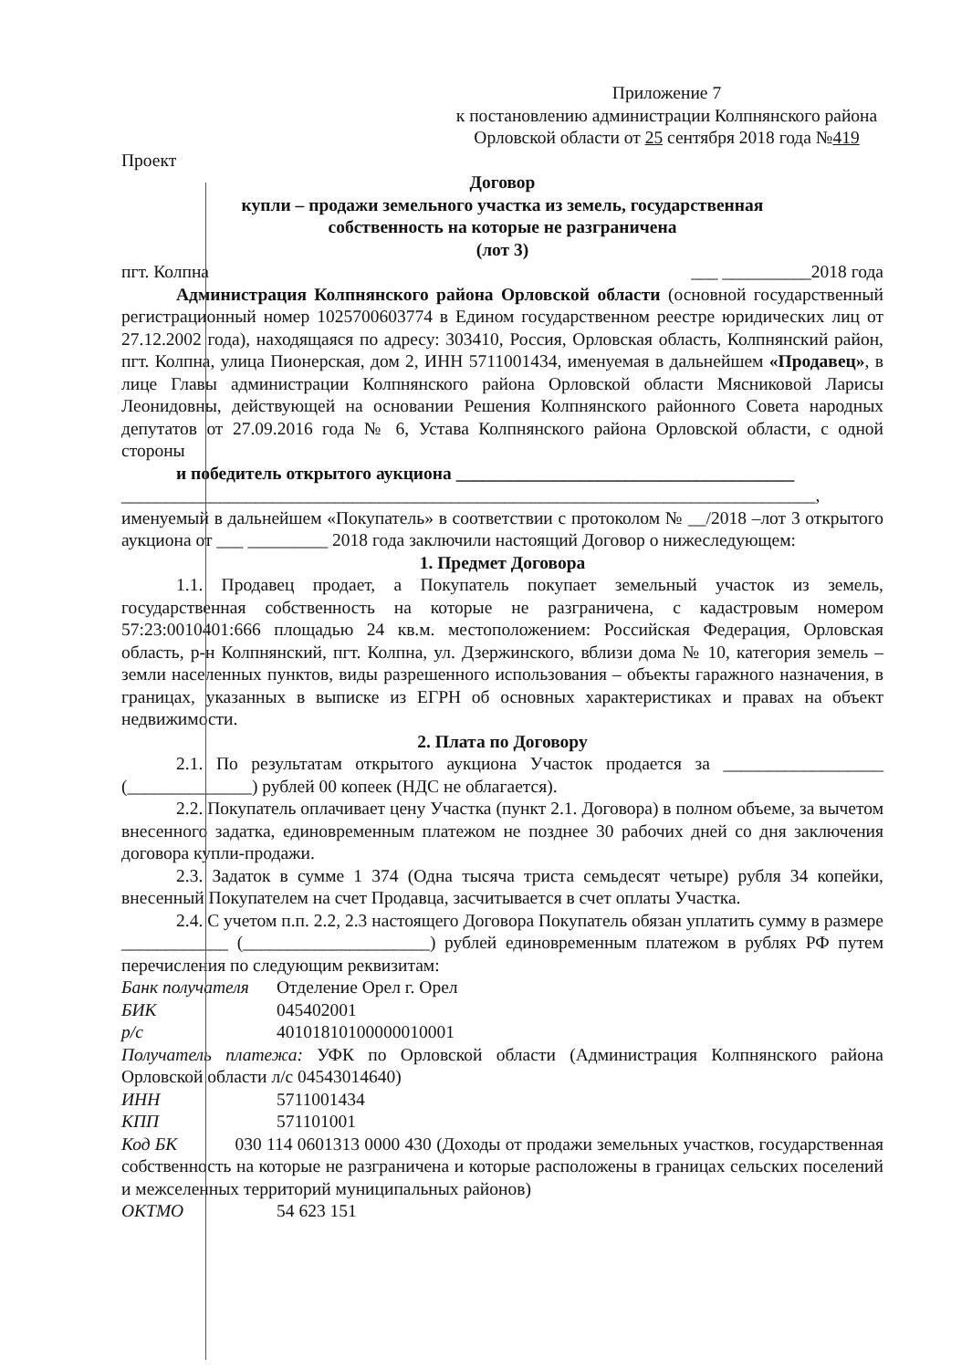Приложение 7
к постановлению администрации Колпнянского района
Орловской области от 25 сентября 2018 года №419
Проект
Договор
купли – продажи земельного участка из земель, государственная
собственность на которые не разграничена
(лот 3)
пгт. Колпна ___ __________2018 года
Администрация Колпнянского района Орловской области (основной государственный регистрационный номер 1025700603774 в Едином государственном реестре юридических лиц от 27.12.2002 года), находящаяся по адресу: 303410, Россия, Орловская область, Колпнянский район, пгт. Колпна, улица Пионерская, дом 2, ИНН 5711001434, именуемая в дальнейшем «Продавец», в лице Главы администрации Колпнянского района Орловской области Мясниковой Ларисы Леонидовны, действующей на основании Решения Колпнянского районного Совета народных депутатов от 27.09.2016 года № 6, Устава Колпнянского района Орловской области, с одной стороны
и победитель открытого аукциона ______________________________________
______________________________________________________________________________,
именуемый в дальнейшем «Покупатель» в соответствии с протоколом № __/2018 –лот 3 открытого аукциона от ___ _________ 2018 года заключили настоящий Договор о нижеследующем:
1. Предмет Договора
1.1. Продавец продает, а Покупатель покупает земельный участок из земель, государственная собственность на которые не разграничена, с кадастровым номером 57:23:0010401:666 площадью 24 кв.м. местоположением: Российская Федерация, Орловская область, р-н Колпнянский, пгт. Колпна, ул. Дзержинского, вблизи дома № 10, категория земель – земли населенных пунктов, виды разрешенного использования – объекты гаражного назначения, в границах, указанных в выписке из ЕГРН об основных характеристиках и правах на объект недвижимости.
2. Плата по Договору
2.1. По результатам открытого аукциона Участок продается за __________________ (______________) рублей 00 копеек (НДС не облагается).
2.2. Покупатель оплачивает цену Участка (пункт 2.1. Договора) в полном объеме, за вычетом внесенного задатка, единовременным платежом не позднее 30 рабочих дней со дня заключения договора купли-продажи.
2.3. Задаток в сумме 1 374 (Одна тысяча триста семьдесят четыре) рубля 34 копейки, внесенный Покупателем на счет Продавца, засчитывается в счет оплаты Участка.
2.4. С учетом п.п. 2.2, 2.3 настоящего Договора Покупатель обязан уплатить сумму в размере ____________ (_____________________) рублей единовременным платежом в рублях РФ путем перечисления по следующим реквизитам:
Банк получателя Отделение Орел г. Орел
БИК 045402001
р/с 40101810100000010001
Получатель платежа: УФК по Орловской области (Администрация Колпнянского района Орловской области л/с 04543014640)
ИНН 5711001434
КПП 571101001
Код БК 030 114 0601313 0000 430 (Доходы от продажи земельных участков, государственная собственность на которые не разграничена и которые расположены в границах сельских поселений и межселенных территорий муниципальных районов)
ОКТМО 54 623 151